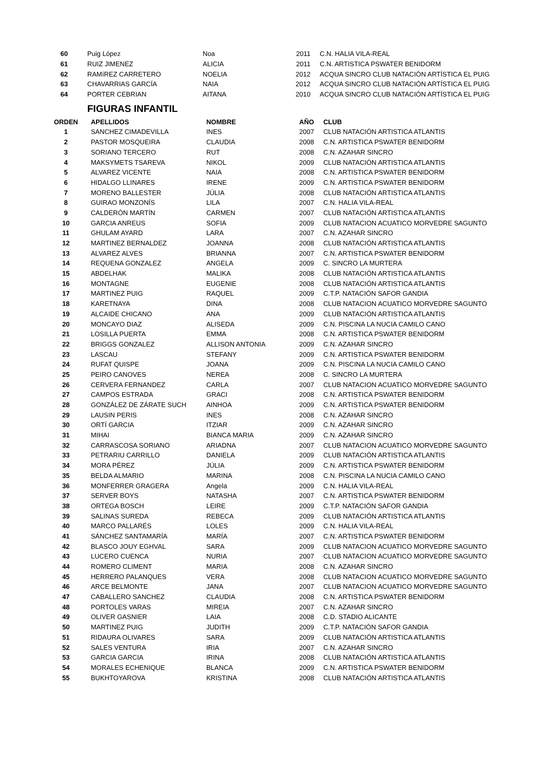| 60 | Puig López | Noa | 2011 | C.N. HALIA VILA-REAL |
| 61 | RUIZ JIMENEZ | ALICIA | 2011 | C.N. ARTISTICA PSWATER BENIDORM |
| 62 | RAMíREZ CARRETERO | NOELIA | 2012 | ACQUA SINCRO CLUB NATACIÓN ARTÍSTICA EL PUIG |
| 63 | CHAVARRIAS GARCÍA | NAIA | 2012 | ACQUA SINCRO CLUB NATACIÓN ARTÍSTICA EL PUIG |
| 64 | PORTER CEBRIAN | AITANA | 2010 | ACQUA SINCRO CLUB NATACIÓN ARTÍSTICA EL PUIG |
FIGURAS INFANTIL
| ORDEN | APELLIDOS | NOMBRE | AÑO | CLUB |
| --- | --- | --- | --- | --- |
| 1 | SANCHEZ CIMADEVILLA | INES | 2007 | CLUB NATACIÓN ARTISTICA ATLANTIS |
| 2 | PASTOR MOSQUEIRA | CLAUDIA | 2008 | C.N. ARTISTICA PSWATER BENIDORM |
| 3 | SORIANO TERCERO | RUT | 2008 | C.N. AZAHAR SINCRO |
| 4 | MAKSYMETS TSAREVA | NIKOL | 2009 | CLUB NATACIÓN ARTISTICA ATLANTIS |
| 5 | ALVAREZ VICENTE | NAIA | 2008 | C.N. ARTISTICA PSWATER BENIDORM |
| 6 | HIDALGO LLINARES | IRENE | 2009 | C.N. ARTISTICA PSWATER BENIDORM |
| 7 | MORENO BALLESTER | JÚLIA | 2008 | CLUB NATACIÓN ARTISTICA ATLANTIS |
| 8 | GUIRAO MONZONÍS | LILA | 2007 | C.N. HALIA VILA-REAL |
| 9 | CALDERÓN MARTÍN | CARMEN | 2007 | CLUB NATACIÓN ARTISTICA ATLANTIS |
| 10 | GARCIA ANREUS | SOFIA | 2009 | CLUB NATACION ACUATICO MORVEDRE SAGUNTO |
| 11 | GHULAM AYARD | LARA | 2007 | C.N. AZAHAR SINCRO |
| 12 | MARTINEZ BERNALDEZ | JOANNA | 2008 | CLUB NATACIÓN ARTISTICA ATLANTIS |
| 13 | ALVAREZ ALVES | BRIANNA | 2007 | C.N. ARTISTICA PSWATER BENIDORM |
| 14 | REQUENA GONZALEZ | ANGELA | 2009 | C. SINCRO LA MURTERA |
| 15 | ABDELHAK | MALIKA | 2008 | CLUB NATACIÓN ARTISTICA ATLANTIS |
| 16 | MONTAGNE | EUGENIE | 2008 | CLUB NATACIÓN ARTISTICA ATLANTIS |
| 17 | MARTINEZ PUIG | RAQUEL | 2009 | C.T.P. NATACIÓN SAFOR GANDIA |
| 18 | KARETNAYA | DINA | 2008 | CLUB NATACION ACUATICO MORVEDRE SAGUNTO |
| 19 | ALCAIDE CHICANO | ANA | 2009 | CLUB NATACIÓN ARTISTICA ATLANTIS |
| 20 | MONCAYO DIAZ | ALISEDA | 2009 | C.N. PISCINA LA NUCIA CAMILO CANO |
| 21 | LOSILLA PUERTA | EMMA | 2008 | C.N. ARTISTICA PSWATER BENIDORM |
| 22 | BRIGGS GONZALEZ | ALLISON ANTONIA | 2009 | C.N. AZAHAR SINCRO |
| 23 | LASCAU | STEFANY | 2009 | C.N. ARTISTICA PSWATER BENIDORM |
| 24 | RUFAT QUISPE | JOANA | 2009 | C.N. PISCINA LA NUCIA CAMILO CANO |
| 25 | PEIRO CANOVES | NEREA | 2008 | C. SINCRO LA MURTERA |
| 26 | CERVERA FERNANDEZ | CARLA | 2007 | CLUB NATACION ACUATICO MORVEDRE SAGUNTO |
| 27 | CAMPOS ESTRADA | GRACI | 2008 | C.N. ARTISTICA PSWATER BENIDORM |
| 28 | GONZÁLEZ DE ZÁRATE SUCH | AINHOA | 2009 | C.N. ARTISTICA PSWATER BENIDORM |
| 29 | LAUSIN PERIS | INES | 2008 | C.N. AZAHAR SINCRO |
| 30 | ORTÍ GARCIA | ITZIAR | 2009 | C.N. AZAHAR SINCRO |
| 31 | MIHAI | BIANCA MARIA | 2009 | C.N. AZAHAR SINCRO |
| 32 | CARRASCOSA SORIANO | ARIADNA | 2007 | CLUB NATACION ACUATICO MORVEDRE SAGUNTO |
| 33 | PETRARIU CARRILLO | DANIELA | 2009 | CLUB NATACIÓN ARTISTICA ATLANTIS |
| 34 | MORA PÉREZ | JÚLIA | 2009 | C.N. ARTISTICA PSWATER BENIDORM |
| 35 | BELDA ALMARIO | MARINA | 2008 | C.N. PISCINA LA NUCIA CAMILO CANO |
| 36 | MONFERRER GRAGERA | Angela | 2009 | C.N. HALIA VILA-REAL |
| 37 | SERVER BOYS | NATASHA | 2007 | C.N. ARTISTICA PSWATER BENIDORM |
| 38 | ORTEGA BOSCH | LEIRE | 2009 | C.T.P. NATACIÓN SAFOR GANDIA |
| 39 | SALINAS SUREDA | REBECA | 2009 | CLUB NATACIÓN ARTISTICA ATLANTIS |
| 40 | MARCO PALLARÉS | LOLES | 2009 | C.N. HALIA VILA-REAL |
| 41 | SÁNCHEZ SANTAMARÍA | MARÍA | 2007 | C.N. ARTISTICA PSWATER BENIDORM |
| 42 | BLASCO JOUY EGHVAL | SARA | 2009 | CLUB NATACION ACUATICO MORVEDRE SAGUNTO |
| 43 | LUCERO CUENCA | NURIA | 2007 | CLUB NATACION ACUATICO MORVEDRE SAGUNTO |
| 44 | ROMERO CLIMENT | MARIA | 2008 | C.N. AZAHAR SINCRO |
| 45 | HERRERO PALANQUES | VERA | 2008 | CLUB NATACION ACUATICO MORVEDRE SAGUNTO |
| 46 | ARCE BELMONTE | JANA | 2007 | CLUB NATACION ACUATICO MORVEDRE SAGUNTO |
| 47 | CABALLERO SANCHEZ | CLAUDIA | 2008 | C.N. ARTISTICA PSWATER BENIDORM |
| 48 | PORTOLES VARAS | MIREIA | 2007 | C.N. AZAHAR SINCRO |
| 49 | OLIVER GASNIER | LAIA | 2008 | C.D. STADIO ALICANTE |
| 50 | MARTINEZ PUIG | JUDITH | 2009 | C.T.P. NATACIÓN SAFOR GANDIA |
| 51 | RIDAURA OLIVARES | SARA | 2009 | CLUB NATACIÓN ARTISTICA ATLANTIS |
| 52 | SALES VENTURA | IRIA | 2007 | C.N. AZAHAR SINCRO |
| 53 | GARCIA GARCIA | IRINA | 2008 | CLUB NATACIÓN ARTISTICA ATLANTIS |
| 54 | MORALES ECHENIQUE | BLANCA | 2009 | C.N. ARTISTICA PSWATER BENIDORM |
| 55 | BUKHTOYAROVA | KRISTINA | 2008 | CLUB NATACIÓN ARTISTICA ATLANTIS |